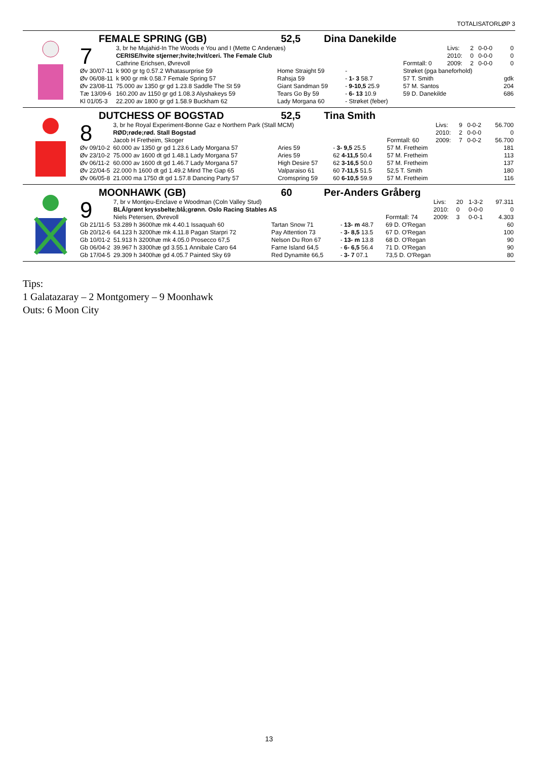TOTALISATORLØP 3
FEMALE SPRING (GB) 52,5 Dina Danekilde
| 7 | 3, br he Mujahid-In The Woods e You and I (Mette C Andenæs) | | | | | Livs: | 2 | 0-0-0 | 0 |
| | CERISE/hvite stjerner;hvite;hvit/ceri. The Female Club | | | | | 2010: | 0 | 0-0-0 | 0 |
| | Cathrine Erichsen, Øvrevoll | | | Formtall: 0 | | 2009: | 2 | 0-0-0 | 0 |
| Øv 30/07-11 | k 900 gr tg 0.57.2 Whatasurprise 59 | Home Straight 59 | - | Strøket (pga baneforhold) | | | | | |
| Øv 06/08-11 | k 900 gr mk 0.58.7 Female Spring 57 | Rahsja 59 | - 1- 3 58.7 | 57 T. Smith | | | | | gdk |
| Øv 23/08-11 | 75.000 av 1350 gr gd 1.23.8 Saddle The St 59 | Giant Sandman 59 | - 9-10,5 25.9 | 57 M. Santos | | | | | 204 |
| Tæ 13/09-6 | 160.200 av 1150 gr gd 1.08.3 Alyshakeys 59 | Tears Go By 59 | - 6- 13 10.9 | 59 D. Danekilde | | | | | 686 |
| Kl 01/05-3 | 22.200 av 1800 gr gd 1.58.9 Buckham 62 | Lady Morgana 60 | - Strøket (feber) | | | | | | |
DUTCHESS OF BOGSTAD 52,5 Tina Smith
| 8 | 3, br he Royal Experiment-Bonne Gaz e Northern Park (Stall MCM) | | | | | Livs: | 9 | 0-0-2 | 56.700 |
| | RØD;røde;rød. Stall Bogstad | | | | | 2010: | 2 | 0-0-0 | 0 |
| | Jacob H Fretheim, Skoger | | | Formtall: 60 | | 2009: | 7 | 0-0-2 | 56.700 |
| Øv 09/10-2 | 60.000 av 1350 gr gd 1.23.6 Lady Morgana 57 | Aries 59 | - 3- 9,5 25.5 | 57 M. Fretheim | | | | | 181 |
| Øv 23/10-2 | 75.000 av 1600 dt gd 1.48.1 Lady Morgana 57 | Aries 59 | 62 4-11,5 50.4 | 57 M. Fretheim | | | | | 113 |
| Øv 06/11-2 | 60.000 av 1600 dt gd 1.46.7 Lady Morgana 57 | High Desire 57 | 62 3-16,5 50.0 | 57 M. Fretheim | | | | | 137 |
| Øv 22/04-5 | 22.000 h 1600 dt gd 1.49.2 Mind The Gap 65 | Valparaiso 61 | 60 7-11,5 51.5 | 52,5 T. Smith | | | | | 180 |
| Øv 06/05-8 | 21.000 ma 1750 dt gd 1.57.8 Dancing Party 57 | Cromspring 59 | 60 6-10,5 59.9 | 57 M. Fretheim | | | | | 116 |
MOONHAWK (GB) 60 Per-Anders Gråberg
| 9 | 7, br v Montjeu-Enclave e Woodman (Coln Valley Stud) | | | | | Livs: | 20 | 1-3-2 | 97.311 |
| | BLÅ/grønt kryssbelte;blå;grønn. Oslo Racing Stables AS | | | | | 2010: | 0 | 0-0-0 | 0 |
| | Niels Petersen, Øvrevoll | | | Formtall: 74 | | 2009: | 3 | 0-0-1 | 4.303 |
| Gb 21/11-5 | 53.289 h 3600hæ mk 4.40.1 Issaquah 60 | Tartan Snow 71 | - 13- m 48.7 | 69 D. O'Regan | | | | | 60 |
| Gb 20/12-6 | 64.123 h 3200hæ mk 4.11.8 Pagan Starpri 72 | Pay Attention 73 | - 3- 8,5 13.5 | 67 D. O'Regan | | | | | 100 |
| Gb 10/01-2 | 51.913 h 3200hæ mk 4.05.0 Prosecco 67,5 | Nelson Du Ron 67 | - 13- m 13.8 | 68 D. O'Regan | | | | | 90 |
| Gb 06/04-2 | 39.967 h 3300hæ gd 3.55.1 Annibale Caro 64 | Farne Island 64,5 | - 6- 6,5 56.4 | 71 D. O'Regan | | | | | 90 |
| Gb 17/04-5 | 29.309 h 3400hæ gd 4.05.7 Painted Sky 69 | Red Dynamite 66,5 | - 3- 7 07.1 | 73,5 D. O'Regan | | | | | 80 |
Tips:
1 Galatazaray – 2 Montgomery – 9 Moonhawk
Outs: 6 Moon City
13